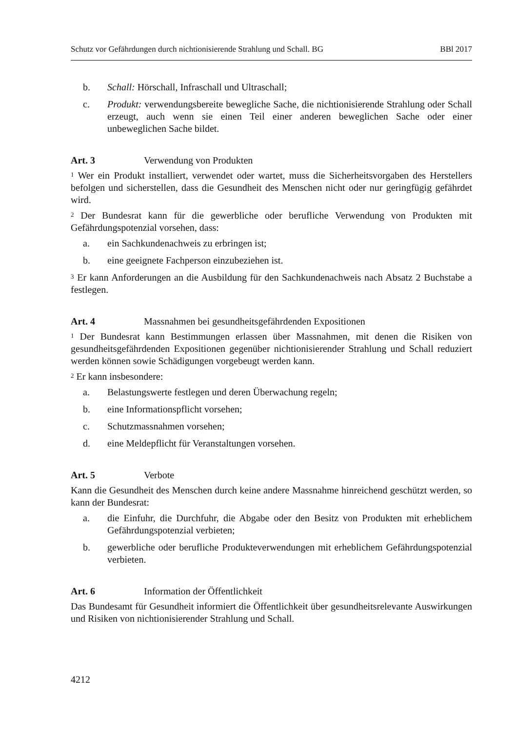Schutz vor Gefährdungen durch nichtionisierende Strahlung und Schall. BG BBl 2017
b. Schall: Hörschall, Infraschall und Ultraschall;
c. Produkt: verwendungsbereite bewegliche Sache, die nichtionisierende Strahlung oder Schall erzeugt, auch wenn sie einen Teil einer anderen beweglichen Sache oder einer unbeweglichen Sache bildet.
Art. 3 Verwendung von Produkten
<sup>1</sup> Wer ein Produkt installiert, verwendet oder wartet, muss die Sicherheitsvorgaben des Herstellers befolgen und sicherstellen, dass die Gesundheit des Menschen nicht oder nur geringfügig gefährdet wird.
<sup>2</sup> Der Bundesrat kann für die gewerbliche oder berufliche Verwendung von Produkten mit Gefährdungspotenzial vorsehen, dass:
a. ein Sachkundenachweis zu erbringen ist;
b. eine geeignete Fachperson einzubeziehen ist.
<sup>3</sup> Er kann Anforderungen an die Ausbildung für den Sachkundenachweis nach Absatz 2 Buchstabe a festlegen.
Art. 4 Massnahmen bei gesundheitsgefährdenden Expositionen
<sup>1</sup> Der Bundesrat kann Bestimmungen erlassen über Massnahmen, mit denen die Risiken von gesundheitsgefährdenden Expositionen gegenüber nichtionisierender Strahlung und Schall reduziert werden können sowie Schädigungen vorgebeugt werden kann.
<sup>2</sup> Er kann insbesondere:
a. Belastungswerte festlegen und deren Überwachung regeln;
b. eine Informationspflicht vorsehen;
c. Schutzmassnahmen vorsehen;
d. eine Meldepflicht für Veranstaltungen vorsehen.
Art. 5 Verbote
Kann die Gesundheit des Menschen durch keine andere Massnahme hinreichend geschützt werden, so kann der Bundesrat:
a. die Einfuhr, die Durchfuhr, die Abgabe oder den Besitz von Produkten mit erheblichem Gefährdungspotenzial verbieten;
b. gewerbliche oder berufliche Produkteverwendungen mit erheblichem Gefährdungspotenzial verbieten.
Art. 6 Information der Öffentlichkeit
Das Bundesamt für Gesundheit informiert die Öffentlichkeit über gesundheitsrelevante Auswirkungen und Risiken von nichtionisierender Strahlung und Schall.
4212